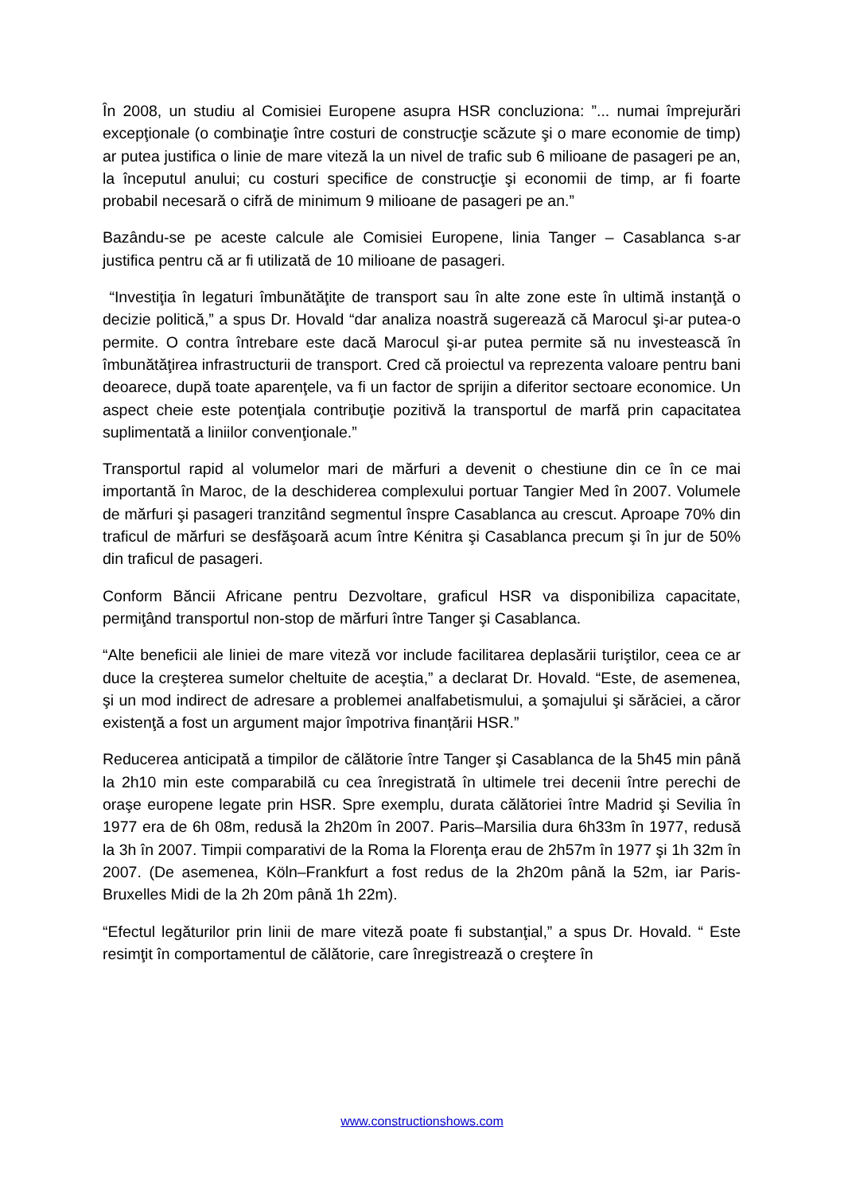În 2008, un studiu al Comisiei Europene asupra HSR concluziona: ”... numai împrejurări excepţionale (o combinaţie între costuri de construcţie scăzute şi o mare economie de timp) ar putea justifica o linie de mare viteză la un nivel de trafic sub 6 milioane de pasageri pe an, la începutul anului; cu costuri specifice de construcţie şi economii de timp, ar fi foarte probabil necesară o cifră de minimum 9 milioane de pasageri pe an.”
Bazându-se pe aceste calcule ale Comisiei Europene, linia Tanger – Casablanca s-ar justifica pentru că ar fi utilizată de 10 milioane de pasageri.
“Investiţia în legaturi îmbunătăţite de transport sau în alte zone este în ultimă instanţă o decizie politică,” a spus Dr. Hovald “dar analiza noastră sugerează că Marocul şi-ar putea-o permite. O contra întrebare este dacă Marocul şi-ar putea permite să nu investească în îmbunătăţirea infrastructurii de transport. Cred că proiectul va reprezenta valoare pentru bani deoarece, după toate aparenţele, va fi un factor de sprijin a diferitor sectoare economice. Un aspect cheie este potenţiala contribuţie pozitivă la transportul de marfă prin capacitatea suplimentată a liniilor convenţionale.”
Transportul rapid al volumelor mari de mărfuri a devenit o chestiune din ce în ce mai importantă în Maroc, de la deschiderea complexului portuar Tangier Med în 2007. Volumele de mărfuri şi pasageri tranzitând segmentul înspre Casablanca au crescut. Aproape 70% din traficul de mărfuri se desfăşoară acum între Kénitra şi Casablanca precum şi în jur de 50% din traficul de pasageri.
Conform Băncii Africane pentru Dezvoltare, graficul HSR va disponibiliza capacitate, permiţând transportul non-stop de mărfuri între Tanger şi Casablanca.
“Alte beneficii ale liniei de mare viteză vor include facilitarea deplasării turiştilor, ceea ce ar duce la creşterea sumelor cheltuite de aceştia,” a declarat Dr. Hovald. “Este, de asemenea, şi un mod indirect de adresare a problemei analfabetismului, a şomajului şi sărăciei, a căror existenţă a fost un argument major împotriva finanțării HSR.”
Reducerea anticipată a timpilor de călătorie între Tanger şi Casablanca de la 5h45 min până la 2h10 min este comparabilă cu cea înregistrată în ultimele trei decenii între perechi de oraşe europene legate prin HSR. Spre exemplu, durata călătoriei între Madrid şi Sevilia în 1977 era de 6h 08m, redusă la 2h20m în 2007. Paris–Marsilia dura 6h33m în 1977, redusă la 3h în 2007. Timpii comparativi de la Roma la Florenţa erau de 2h57m în 1977 şi 1h 32m în 2007. (De asemenea, Köln–Frankfurt a fost redus de la 2h20m până la 52m, iar Paris-Bruxelles Midi de la 2h 20m până 1h 22m).
“Efectul legăturilor prin linii de mare viteză poate fi substanţial,” a spus Dr. Hovald. “ Este resimţit în comportamentul de călătorie, care înregistrează o creştere în
www.constructionshows.com